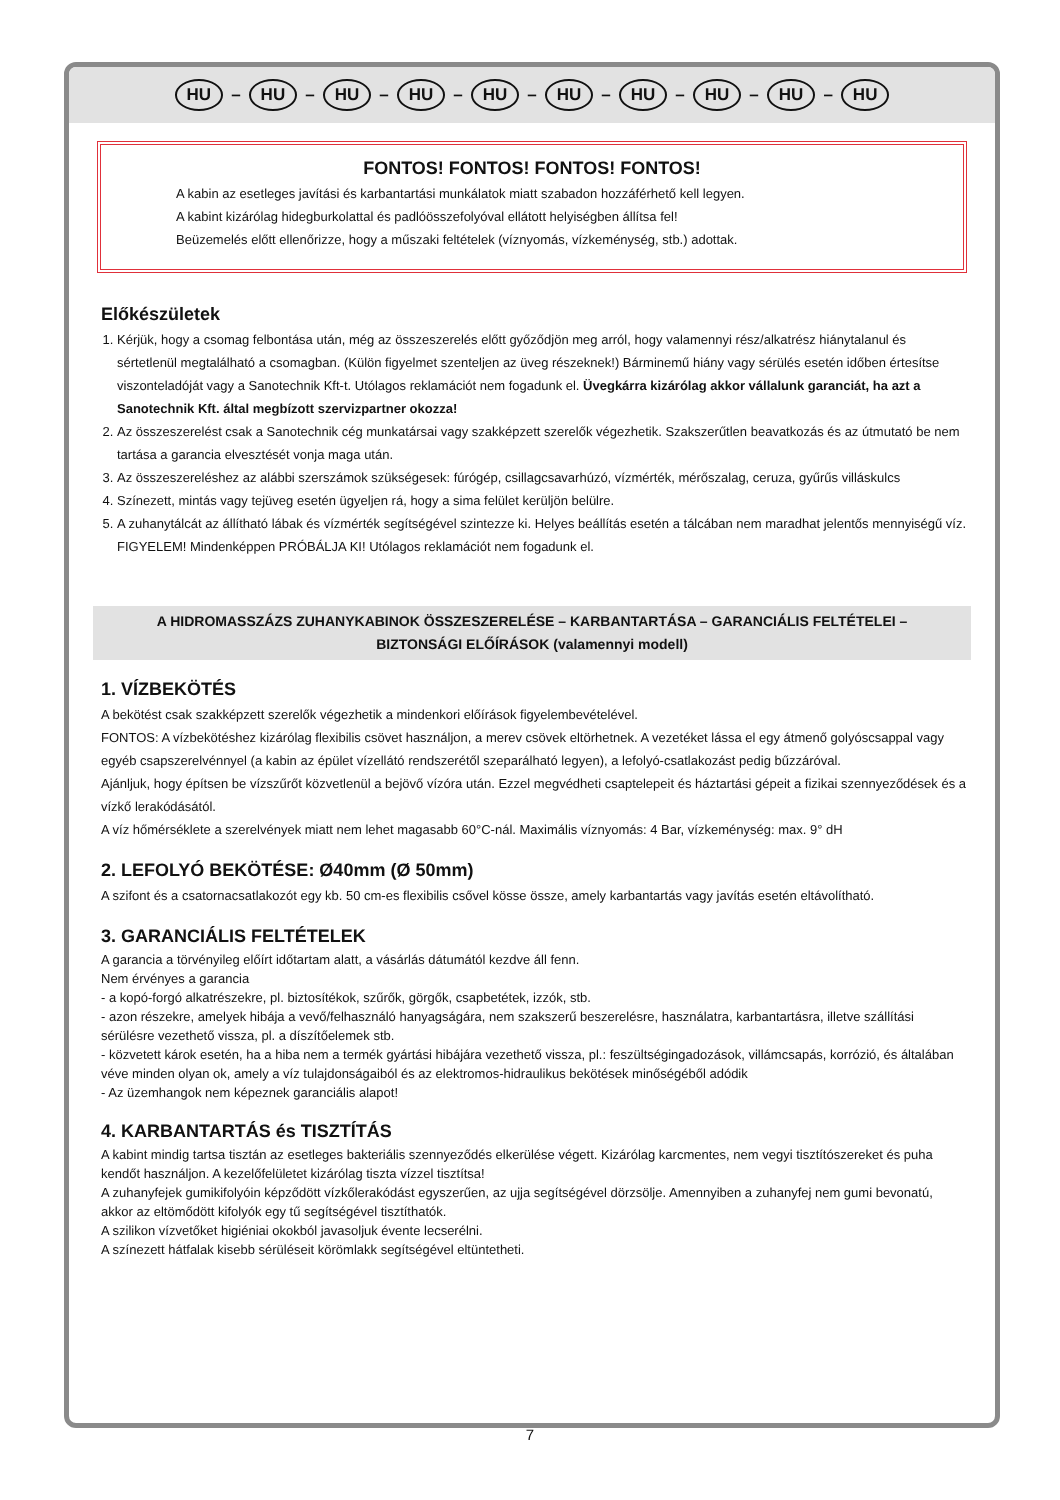HU – HU – HU – HU – HU – HU – HU – HU – HU – HU
FONTOS! FONTOS! FONTOS! FONTOS!
A kabin az esetleges javítási és karbantartási munkálatok miatt szabadon hozzáférhető kell legyen.
A kabint kizárólag hidegburkolattal és padlóösszefolyóval ellátott helyiségben állítsa fel!
Beüzemelés előtt ellenőrizze, hogy a műszaki feltételek (víznyomás, vízkeménység, stb.) adottak.
Előkészületek
1. Kérjük, hogy a csomag felbontása után, még az összeszerelés előtt győződjön meg arról, hogy valamennyi rész/alkatrész hiánytalanul és sértetlenül megtalálható a csomagban. (Külön figyelmet szenteljen az üveg részeknek!) Bárminemű hiány vagy sérülés esetén időben értesítse viszonteladóját vagy a Sanotechnik Kft-t. Utólagos reklamációt nem fogadunk el. Üvegkárra kizárólag akkor vállalunk garanciát, ha azt a Sanotechnik Kft. által megbízott szervizpartner okozza!
2. Az összeszerelést csak a Sanotechnik cég munkatársai vagy szakképzett szerelők végezhetik. Szakszerűtlen beavatkozás és az útmutató be nem tartása a garancia elvesztését vonja maga után.
3. Az összeszereléshez az alábbi szerszámok szükségesek: fúrógép, csillagcsavarhúzó, vízmérték, mérőszalag, ceruza, gyűrűs villáskulcs
4. Színezett, mintás vagy tejüveg esetén ügyeljen rá, hogy a sima felület kerüljön belülre.
5. A zuhanytálcát az állítható lábak és vízmérték segítségével szintezze ki. Helyes beállítás esetén a tálcában nem maradhat jelentős mennyiségű víz. FIGYELEM! Mindenképpen PRÓBÁLJA KI! Utólagos reklamációt nem fogadunk el.
A HIDROMASSZÁZS ZUHANYKABINOK ÖSSZESZERELÉSE – KARBANTARTÁSA – GARANCIÁLIS FELTÉTELEI –
BIZTONSÁGI ELŐÍRÁSOK (valamennyi modell)
1. VÍZBEKÖTÉS
A bekötést csak szakképzett szerelők végezhetik a mindenkori előírások figyelembevételével.
FONTOS: A vízbekötéshez kizárólag flexibilis csövet használjon, a merev csövek eltörhetnek. A vezetéket lássa el egy átmenő golyóscsappal vagy egyéb csapszerelvénnyel (a kabin az épület vízellátó rendszerétől szeparálható legyen), a lefolyó-csatlakozást pedig bűzzáróval.
Ajánljuk, hogy építsen be vízszűrőt közvetlenül a bejövő vízóra után. Ezzel megvédheti csaptelepeit és háztartási gépeit a fizikai szennyeződések és a vízkő lerakódásától.
A víz hőmérséklete a szerelvények miatt nem lehet magasabb 60°C-nál. Maximális víznyomás: 4 Bar, vízkeménység: max. 9° dH
2. LEFOLYÓ BEKÖTÉSE: Ø40mm (Ø 50mm)
A szifont és a csatornacsatlakozót egy kb. 50 cm-es flexibilis csővel kösse össze, amely karbantartás vagy javítás esetén eltávolítható.
3. GARANCIÁLIS FELTÉTELEK
A garancia a törvényileg előírt időtartam alatt, a vásárlás dátumától kezdve áll fenn.
Nem érvényes a garancia
- a kopó-forgó alkatrészekre, pl. biztosítékok, szűrők, görgők, csapbetétek, izzók, stb.
- azon részekre, amelyek hibája a vevő/felhasználó hanyagságára, nem szakszerű beszerelésre, használatra, karbantartásra, illetve szállítási sérülésre vezethető vissza, pl. a díszítőelemek stb.
- közvetett károk esetén, ha a hiba nem a termék gyártási hibájára vezethető vissza, pl.: feszültségingadozások, villámcsapás, korrózió, és általában véve minden olyan ok, amely a víz tulajdonságaiból és az elektromos-hidraulikus bekötések minőségéből adódik
- Az üzemhangok nem képeznek garanciális alapot!
4. KARBANTARTÁS és TISZTÍTÁS
A kabint mindig tartsa tisztán az esetleges bakteriális szennyeződés elkerülése végett. Kizárólag karcmentes, nem vegyi tisztítószereket és puha kendőt használjon. A kezelőfelületet kizárólag tiszta vízzel tisztítsa!
A zuhanyfejek gumikifolyóin képződött vízkőlerakódást egyszerűen, az ujja segítségével dörzsölje. Amennyiben a zuhanyfej nem gumi bevonatú, akkor az eltömődött kifolyók egy tű segítségével tisztíthatók.
A szilikon vízvetőket higiéniai okokból javasoljuk évente lecserélni.
A színezett hátfalak kisebb sérüléseit körömlakk segítségével eltüntetheti.
7